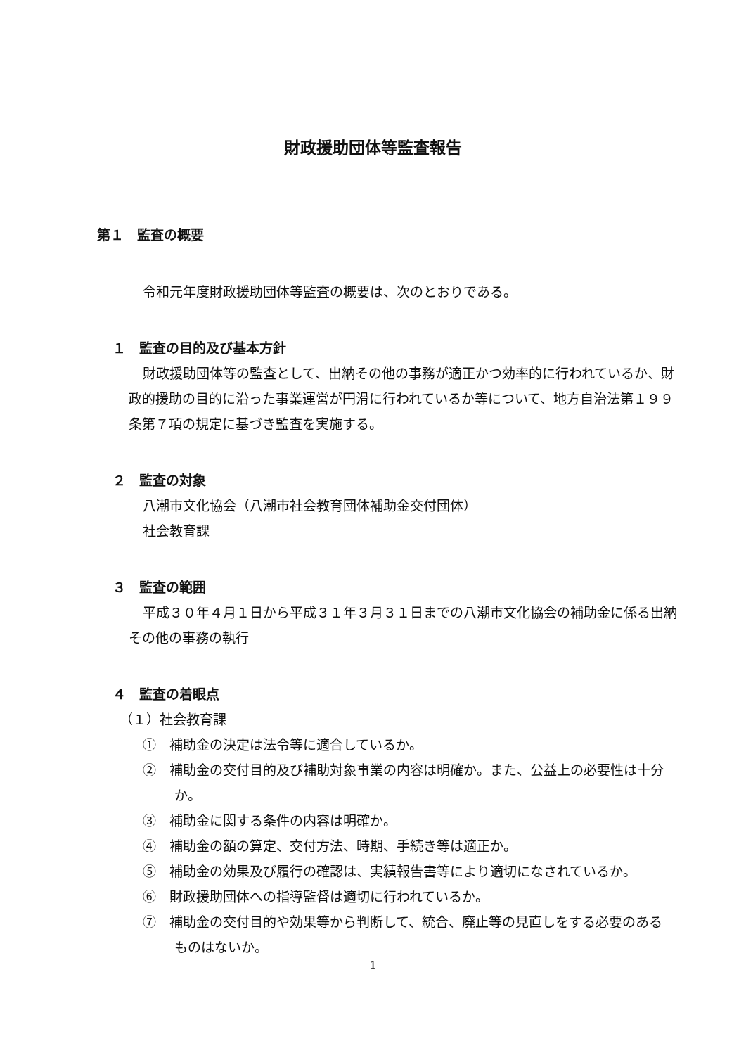財政援助団体等監査報告
第１　監査の概要
令和元年度財政援助団体等監査の概要は、次のとおりである。
１　監査の目的及び基本方針
財政援助団体等の監査として、出納その他の事務が適正かつ効率的に行われているか、財政的援助の目的に沿った事業運営が円滑に行われているか等について、地方自治法第１９９条第７項の規定に基づき監査を実施する。
２　監査の対象
八潮市文化協会（八潮市社会教育団体補助金交付団体）
社会教育課
３　監査の範囲
平成３０年４月１日から平成３１年３月３１日までの八潮市文化協会の補助金に係る出納その他の事務の執行
４　監査の着眼点
（１）社会教育課
①　補助金の決定は法令等に適合しているか。
②　補助金の交付目的及び補助対象事業の内容は明確か。また、公益上の必要性は十分か。
③　補助金に関する条件の内容は明確か。
④　補助金の額の算定、交付方法、時期、手続き等は適正か。
⑤　補助金の効果及び履行の確認は、実績報告書等により適切になされているか。
⑥　財政援助団体への指導監督は適切に行われているか。
⑦　補助金の交付目的や効果等から判断して、統合、廃止等の見直しをする必要のあるものはないか。
1